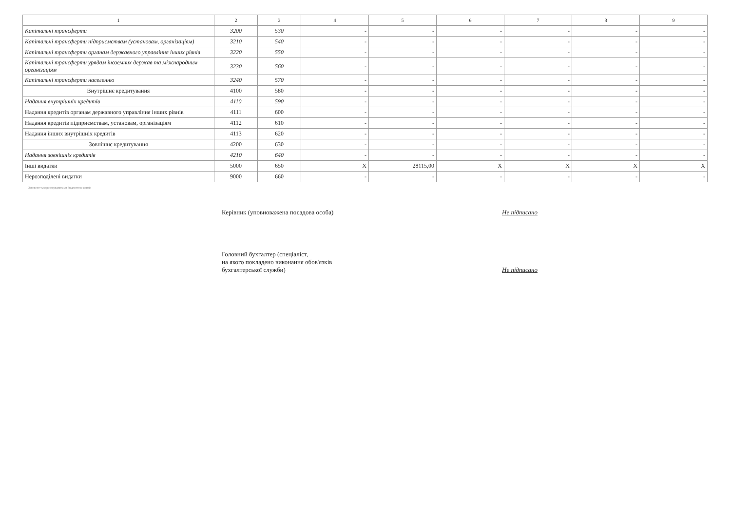| 1 | 2 | 3 | 4 | 5 | 6 | 7 | 8 | 9 |
| --- | --- | --- | --- | --- | --- | --- | --- | --- |
| Капітальні трансферти | 3200 | 530 | - | - | - | - | - | - |
| Капітальні трансферти підприємствам (установам, організаціям) | 3210 | 540 | - | - | - | - | - | - |
| Капітальні трансферти органам державного управління інших рівнів | 3220 | 550 | - | - | - | - | - | - |
| Капітальні трансферти урядам іноземних держав та міжнародним організаціям | 3230 | 560 | - | - | - | - | - | - |
| Капітальні трансферти населенню | 3240 | 570 | - | - | - | - | - | - |
| Внутрішнє кредитування | 4100 | 580 | - | - | - | - | - | - |
| Надання внутрішніх кредитів | 4110 | 590 | - | - | - | - | - | - |
| Надання кредитів органам державного управління інших рівнів | 4111 | 600 | - | - | - | - | - | - |
| Надання кредитів підприємствам, установам, організаціям | 4112 | 610 | - | - | - | - | - | - |
| Надання інших внутрішніх кредитів | 4113 | 620 | - | - | - | - | - | - |
| Зовнішнє кредитування | 4200 | 630 | - | - | - | - | - | - |
| Надання зовнішніх кредитів | 4210 | 640 | - | - | - | - | - | - |
| Інші видатки | 5000 | 650 | X | 28115,00 | X | X | X | X |
| Нерозподілені видатки | 9000 | 660 | - | - | - | - | - | - |
Заповнюється розпорядниками бюджетних коштів
Керівник (уповноважена посадова особа) Не підписано
Головний бухгалтер (спеціаліст,
на якого покладено виконання обов'язків
бухгалтерської служби)
Не підписано